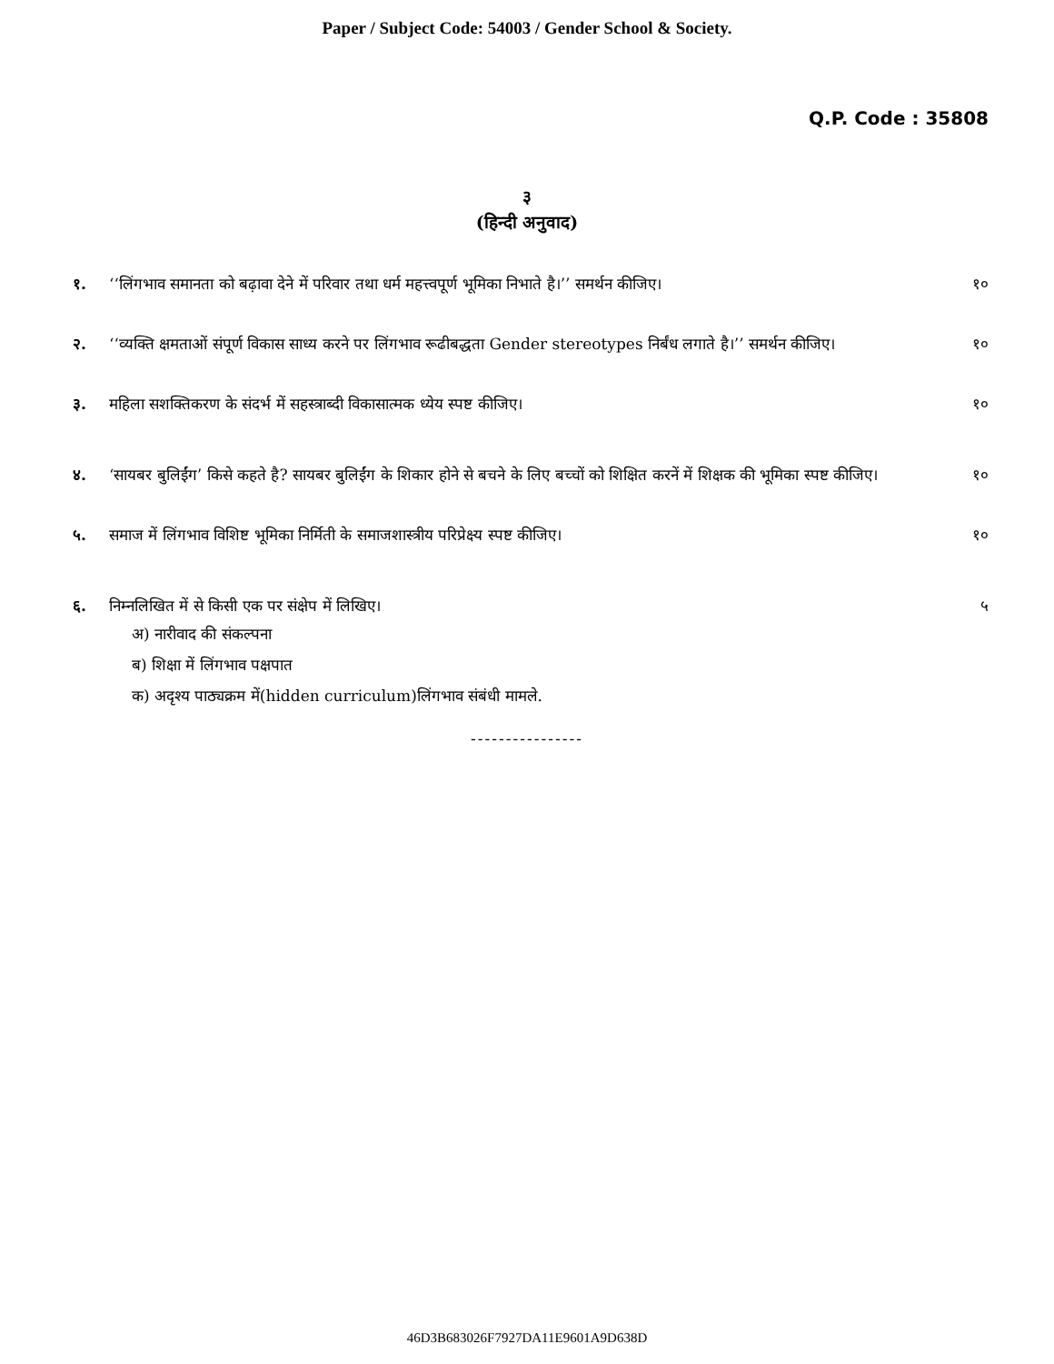Paper / Subject Code: 54003 / Gender School & Society.
Q.P. Code : 35808
३
(हिन्दी अनुवाद)
१. ‘‘लिंगभाव समानता को बढ़ावा देने में परिवार तथा धर्म महत्त्वपूर्ण भूमिका निभाते है।’’ समर्थन कीजिए। १०
२. ‘‘व्यक्ति क्षमताओं संपूर्ण विकास साध्य करने पर लिंगभाव रूढीबद्धता Gender stereotypes निर्बंध लगाते है।’’ समर्थन कीजिए। १०
३. महिला सशक्तिकरण के संदर्भ में सहस्त्राब्दी विकासात्मक ध्येय स्पष्ट कीजिए। १०
४. ‘सायबर बुलिईंग’ किसे कहते है? सायबर बुलिईंग के शिकार होने से बचने के लिए बच्चों को शिक्षित करनें में शिक्षक की भूमिका स्पष्ट कीजिए। १०
५. समाज में लिंगभाव विशिष्ट भूमिका निर्मिती के समाजशास्त्रीय परिप्रेक्ष्य स्पष्ट कीजिए। १०
६. निम्नलिखित में से किसी एक पर संक्षेप में लिखिए। ५
अ) नारीवाद की संकल्पना
ब) शिक्षा में लिंगभाव पक्षपात
क) अदृश्य पाठ्यक्रम में(hidden curriculum)लिंगभाव संबंधी मामले.
----------------
46D3B683026F7927DA11E9601A9D638D